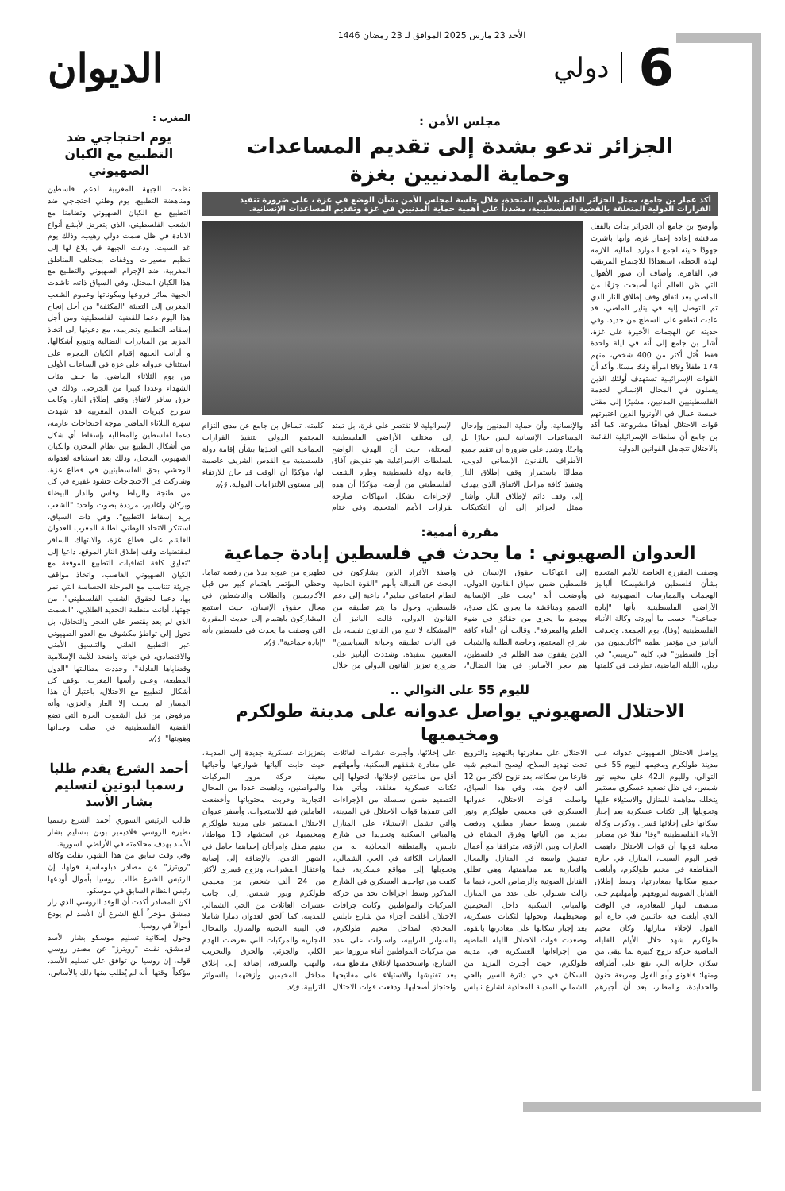6
دولي
الأحد 23 مارس 2025 الموافق لـ 23 رمضان 1446
الديوان
مجلس الأمن :
الجزائر تدعو بشدة إلى تقديم المساعدات
وحماية المدنيين بغزة
أكد عمار بن جامع، ممثل الجزائر الدائم بالأمم المتحدة، خلال جلسة لمجلس الأمن بشأن الوضع في غزة ، على ضرورة تنفيذ القرارات الدولية المتعلقة بالقضية الفلسطينية، مشدداً على أهمية حماية المدنيين في غزة وتقديم المساعدات الإنسانية.
وأوضح بن جامع أن الجزائر بدأت بالفعل مناقشة إعادة إعمار غزة، وأنها باشرت جهودًا حثيثة لجمع الموارد المالية اللازمة لهذه الخطة، استعدادًا للاجتماع المرتقب في القاهرة. وأضاف أن صور الأهوال التي ظن العالم أنها أصبحت جزءًا من الماضي بعد اتفاق وقف إطلاق النار الذي تم التوصل إليه في يناير الماضي، قد عادت لتطفو على السطح من جديد. وفي حديثه عن الهجمات الأخيرة على غزة، أشار بن جامع إلى أنه في ليلة واحدة فقط قُتل أكثر من 400 شخص، منهم 174 طفلاً و89 امرأة و32 مسنًا. وأكد أن القوات الإسرائيلية تستهدف أولئك الذين يعملون في المجال الإنساني لخدمة الفلسطينيين المدنيين، مشيرًا إلى مقتل خمسة عمال في الأونروا الذين اعتبرتهم قوات الاحتلال أهدافًا مشروعة. كما أكد بن جامع أن سلطات الإسرائيلية القائمة بالاحتلال تتجاهل القوانين الدولية
والإنسانية، وأن حماية المدنيين وإدخال المساعدات الإنسانية ليس خيارًا بل واجبًا. وشدد على ضرورة أن تتقيد جميع الأطراف بالقانون الإنساني الدولي، مطالبًا باستمرار وقف إطلاق النار وتنفيذ كافة مراحل الاتفاق الذي يهدف إلى وقف دائم لإطلاق النار. وأشار ممثل الجزائر إلى أن التكتيكات الإسرائيلية لا تقتصر على غزة، بل تمتد إلى مختلف الأراضي الفلسطينية المحتلة، حيث أن الهدف الواضح للسلطات الإسرائيلية هو تقويض آفاق إقامة دولة فلسطينية وطرد الشعب الفلسطيني من أرضه، مؤكدًا أن هذه الإجراءات تشكل انتهاكات صارخة لقرارات الأمم المتحدة. وفي ختام كلمته، تساءل بن جامع عن مدى التزام المجتمع الدولي بتنفيذ القرارات الجماعية التي اتخذها بشأن إقامة دولة فلسطينية مع القدس الشريف عاصمة لها، مؤكدًا أن الوقت قد حان للارتقاء إلى مستوى الالتزامات الدولية. ق/د
مقررة أممية:
العدوان الصهيوني : ما يحدث في فلسطين إبادة جماعية
وصفت المقررة الخاصة للأمم المتحدة بشأن فلسطين فرانشيسكا ألبانيز الهجمات والممارسات الصهيونية في الأراضي الفلسطينية بأنها "إبادة جماعية"، حسب ما أوردته وكالة الأنباء الفلسطينية (وفا)، يوم الجمعة. وتحدثت ألبانيز في مؤتمر نظمه "أكاديميون من أجل فلسطين" في كلية "ترينيتي" في دبلن، الليلة الماضية، تطرقت في كلمتها إلى انتهاكات حقوق الإنسان في فلسطين ضمن سياق القانون الدولي. وأوضحت أنه "يجب على الإنسانية التجمع ومناقشة ما يجري بكل صدق، ووضع ما يجري من حقائق في ضوء العلم والمعرفة". وقالت أن "أبناء كافة شرائح المجتمع، وخاصة الطلبة والشباب الذين يقفون ضد الظلم في فلسطين، هم حجر الأساس في هذا النضال"، واصفة الأفراد الذين يشاركون في البحث عن العدالة بأنهم "القوة الحامية لنظام اجتماعي سليم"، داعية إلى دعم فلسطين. وحول ما يتم تطبيقه من القانون الدولي، قالت البانيز أن "المشكلة لا تنبع من القانون نفسه، بل في آليات تطبيقه وخيانة السياسيين" المعنيين بتنفيذه. وشددت ألبانيز على ضرورة تعزيز القانون الدولي من خلال تطهيره من عيوبه بدلا من رفضه تماما. وحظي المؤتمر باهتمام كبير من قبل الأكاديميين والطلاب والناشطين في مجال حقوق الإنسان، حيث استمع المشاركون باهتمام إلى حديث المقررة التي وصفت ما يحدث في فلسطين بأنه "إبادة جماعية". ق/د
لليوم 55 على التوالي ..
الاحتلال الصهيوني يواصل عدوانه على مدينة طولكرم ومخيميها
يواصل الاحتلال الصهيوني عدوانه على مدينة طولكرم ومخيمها لليوم 55 على التوالي، ولليوم الـ42 على مخيم نور شمس، في ظل تصعيد عسكري مستمر يتخلله مداهمة للمنازل والاستيلاء عليها وتحويلها إلى ثكنات عسكرية بعد إجبار سكانها على إخلائها قسرا. وذكرت وكالة الأنباء الفلسطينية "وفا" نقلا عن مصادر محلية قولها أن قوات الاحتلال داهمت فجر اليوم السبت، المنازل في حارة المقاطعة في مخيم طولكرم، وأبلغت جميع سكانها بمغادرتها، وسط إطلاق القنابل الصوتية لترويعهم، وأمهلتهم حتى منتصف النهار للمغادرة، في الوقت الذي أبلغت فيه عائلتين في حارة أبو الفول لإخلاء منازلها. وكان مخيم طولكرم شهد خلال الأيام القليلة الماضية حركة نزوح كبيرة لما تبقى من سكان حاراته التي تقع على أطرافه ومنها: قاقونو وأبو الفول ومربعة حنون والحدايدة، والمطار، بعد أن أجبرهم الاحتلال على مغادرتها بالتهديد والترويع تحت تهديد السلاح، ليصبح المخيم شبه فارغا من سكانه، بعد نزوح لأكثر من 12 ألف لاجئ منه. وفي هذا السياق، واصلت قوات الاحتلال، عدوانها العسكري في مخيمي طولكرم ونور شمس وسط حصار مطبق، ودفعت بمزيد من آلياتها وفرق المشاة في الحارات وبين الأزقة، مترافقا مع أعمال تفتيش واسعة في المنازل والمحال والتجارية بعد مداهمتها، وهي تطلق القنابل الصوتية والرصاص الحي، فيما ما زالت تستولي على عدد من المنازل والمباني السكنية داخل المخيمين ومحيطهما، وتحولها لثكنات عسكرية، بعد إجبار سكانها على مغادرتها بالقوة. وصعدت قوات الاحتلال الليلة الماضية من إجراءاتها العسكرية في مدينة طولكرم، حيث أجبرت المزيد من السكان في حي دائرة السير بالحي الشمالي للمدينة المحاذية لشارع نابلس على إخلائها، وأجبرت عشرات العائلات على مغادرة شققهم السكنية، وأمهلتهم أقل من ساعتين لإخلائها، لتحولها إلى ثكنات عسكرية مغلقة. ويأتي هذا التصعيد ضمن سلسلة من الإجراءات التي تنفذها قوات الاحتلال في المدينة، والتي تشمل الاستيلاء على المنازل والمباني السكنية وتحديدا في شارع نابلس، والمنطقة المحاذية له من العمارات الكائنة في الحي الشمالي، وتحويلها إلى مواقع عسكرية، فيما كثفت من تواجدها العسكري في الشارع المذكور وسط اجراءات تحد من حركة المركبات والمواطنين. وكانت جرافات الاحتلال أغلقت أجزاء من شارع نابلس المحاذي لمداخل مخيم طولكرم، بالسواتر الترابية، واستولت على عدد من مركبات المواطنين أثناء مرورها عبر الشارع، واستخدمتها لإغلاق مقاطع منه، بعد تفتيشها والاستيلاء على مفاتيحها واحتجاز أصحابها. ودفعت قوات الاحتلال بتعزيزات عسكرية جديدة إلى المدينة، حيث جابت آلياتها شوارعها وأحيائها معيقة حركة مرور المركبات والمواطنين، وداهمت عددا من المحال التجارية وخربت محتوياتها وأخضعت العاملين فيها للاستجواب. وأسفر عدوان الاحتلال المستمر على مدينة طولكرم ومخيميها، عن استشهاد 13 مواطنا، بينهم طفل وامرأتان إحداهما حامل في الشهر الثامن، بالإضافة إلى إصابة واعتقال العشرات، ونزوح قسري لأكثر من 24 ألف شخص من مخيمي طولكرم ونور شمس، إلى جانب عشرات العائلات من الحي الشمالي للمدينة. كما ألحق العدوان دمارا شاملا في البنية التحتية والمنازل والمحال التجارية والمركبات التي تعرضت للهدم الكلي والجزئي والحرق والتخريب والنهب والسرقة، إضافة إلى إغلاق مداخل المخيمين وأزقتهما بالسواتر الترابية. ق/د
المغرب :
يوم احتجاجي ضد التطبيع مع الكيان الصهيوني
نظمت الجبهة المغربية لدعم فلسطين ومناهضة التطبيع، يوم وطني احتجاجي ضد التطبيع مع الكيان الصهيوني وتضامنا مع الشعب الفلسطيني، الذي يتعرض لأبشع أنواع الابادة في ظل صمت دولي رهيب، وذلك يوم غد السبت. ودعت الجبهة في بلاغ لها إلى تنظيم مسيرات ووقفات بمختلف المناطق المغربية، ضد الإجرام الصهيوني والتطبيع مع هذا الكيان المحتل. وفي السياق ذاته، ناشدت الجبهة سائر فروعها ومكوناتها وعموم الشعب المغربي إلى التعبئة "المكثفة" من أجل إنجاح هذا اليوم دعما للقضية الفلسطينية ومن أجل إسقاط التطبيع وتجريمه، مع دعوتها إلى اتخاذ المزيد من المبادرات النضالية وتنويع أشكالها. و أدانت الجبهة إقدام الكيان المجرم على استئناف عدوانه على غزة في الساعات الأولى من يوم الثلاثاء الماضي، ما خلف مئات الشهداء وعددا كبيرا من الجرحى، وذلك في خرق سافر لاتفاق وقف إطلاق النار. وكانت شوارع كبريات المدن المغربية قد شهدت سهرة الثلاثاء الماضي موجة احتجاجات عارمة، دعما لفلسطين وللمطالبة بإسقاط أي شكل من أشكال التطبيع بين نظام المخزن والكيان الصهيوني المحتل، وذلك بعد استئنافه لعدوانه الوحشي بحق الفلسطينيين في قطاع غزة. وشاركت في الاحتجاجات حشود غفيرة في كل من طنجة والرباط وفاس والدار البيضاء وبركان واغادير، مرددة بصوت واحد: "الشعب يريد إسقاط التطبيع". وفي ذات السياق، استنكر الاتحاد الوطني لطلبة المغرب العدوان الغاشم على قطاع غزة، والانتهاك السافر لمقتضيات وقف إطلاق النار الموقع، داعيا إلى "تعليق كافة اتفاقيات التطبيع الموقعة مع الكيان الصهيوني الغاصب، واتخاذ مواقف جريئة تتناسب مع المرحلة الحساسة التي نمر بها، دعما لحقوق الشعب الفلسطيني". من جهتها، أدانت منظمة التجديد الطلابي، "الصمت الذي لم يعد يقتصر على العجز والتخاذل، بل تحول إلى تواطؤ مكشوف مع العدو الصهيوني عبر التطبيع العلني والتنسيق الأمني والاقتصادي، في خيانة واضحة للأمة الإسلامية وقضاياها العادلة". وجددت مطالبتها "الدول المطبعة، وعلى رأسها المغرب، بوقف كل أشكال التطبيع مع الاحتلال، باعتبار أن هذا المسار لم يجلب إلا العار والخزي، وأنه مرفوض من قبل الشعوب الحرة التي تضع القضية الفلسطينية في صلب وجدانها وهويتها". ق/د
أحمد الشرع يقدم طلبا رسميا لبوتين لتسليم بشار الأسد
طالب الرئيس السوري أحمد الشرع رسميا نظيره الروسي فلاديمير بوتن بتسليم بشار الأسد بهدف محاكمته في الأراضي السورية.
وفي وقت سابق من هذا الشهر، نقلت وكالة "رويترز" عن مصادر دبلوماسية قولها، إن الرئيس الشرع طالب روسيا بأموال أودعها رئيس النظام السابق في موسكو.
لكن المصادر أكدت أن الوفد الروسي الذي زار دمشق مؤخراً أبلغ الشرع أن الأسد لم يودع أموالاً في روسيا.
وحول إمكانية تسليم موسكو بشار الأسد لدمشق، نقلت "رويترز" عن مصدر روسي قوله، إن روسيا لن توافق على تسليم الأسد، مؤكداً -وقتها- أنه لم يُطلب منها ذلك بالأساس.